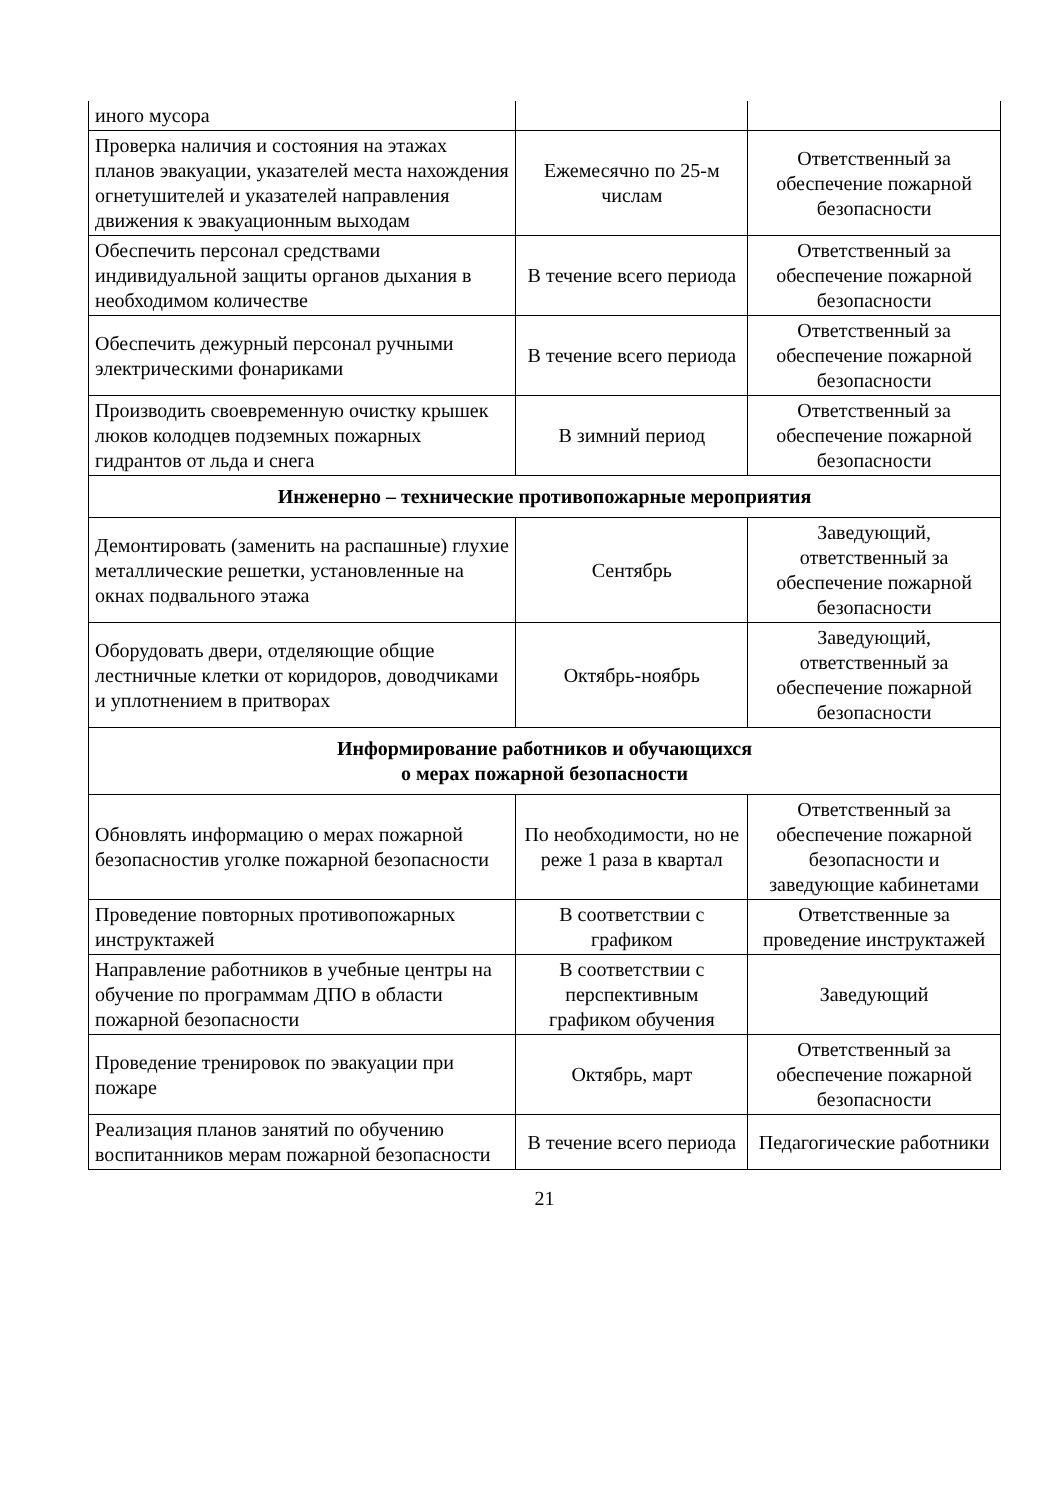| иного мусора | | |
| Проверка наличия и состояния на этажах планов эвакуации, указателей места нахождения огнетушителей и указателей направления движения к эвакуационным выходам | Ежемесячно по 25-м числам | Ответственный за обеспечение пожарной безопасности |
| Обеспечить персонал средствами индивидуальной защиты органов дыхания в необходимом количестве | В течение всего периода | Ответственный за обеспечение пожарной безопасности |
| Обеспечить дежурный персонал ручными электрическими фонариками | В течение всего периода | Ответственный за обеспечение пожарной безопасности |
| Производить своевременную очистку крышек люков колодцев подземных пожарных гидрантов от льда и снега | В зимний период | Ответственный за обеспечение пожарной безопасности |
| Инженерно – технические противопожарные мероприятия | | |
| Демонтировать (заменить на распашные) глухие металлические решетки, установленные на окнах подвального этажа | Сентябрь | Заведующий, ответственный за обеспечение пожарной безопасности |
| Оборудовать двери, отделяющие общие лестничные клетки от коридоров, доводчиками и уплотнением в притворах | Октябрь-ноябрь | Заведующий, ответственный за обеспечение пожарной безопасности |
| Информирование работников и обучающихся о мерах пожарной безопасности | | |
| Обновлять информацию о мерах пожарной безопасностив уголке пожарной безопасности | По необходимости, но не реже 1 раза в квартал | Ответственный за обеспечение пожарной безопасности и заведующие кабинетами |
| Проведение повторных противопожарных инструктажей | В соответствии с графиком | Ответственные за проведение инструктажей |
| Направление работников в учебные центры на обучение по программам ДПО в области пожарной безопасности | В соответствии с перспективным графиком обучения | Заведующий |
| Проведение тренировок по эвакуации при пожаре | Октябрь, март | Ответственный за обеспечение пожарной безопасности |
| Реализация планов занятий по обучению воспитанников мерам пожарной безопасности | В течение всего периода | Педагогические работники |
21